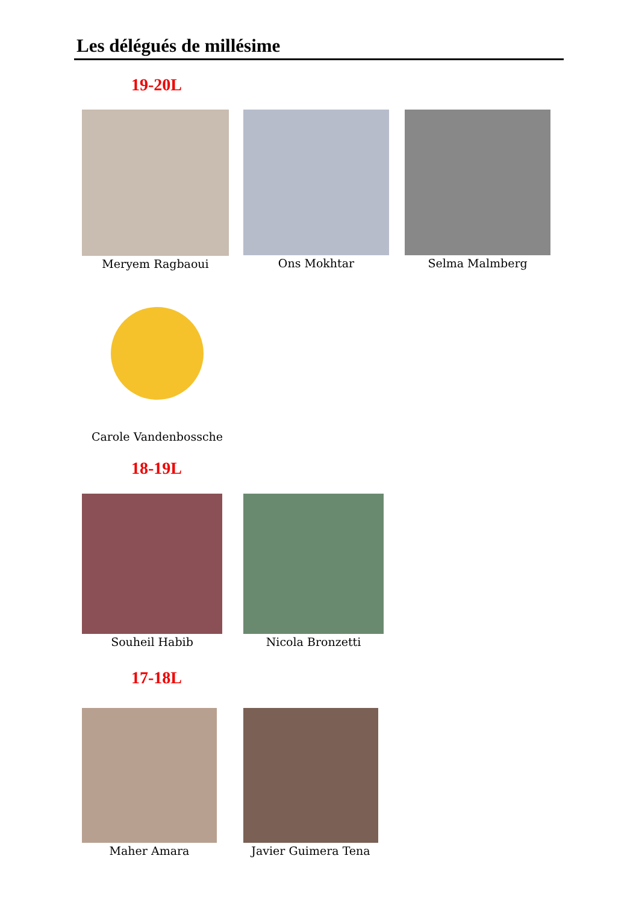Les délégués de millésime
19-20L
Meryem Ragbaoui Ons Mokhtar Selma Malmberg
Carole Vandenbossche
18-19L
Souheil Habib Nicola Bronzetti
17-18L
Maher Amara Javier Guimera Tena